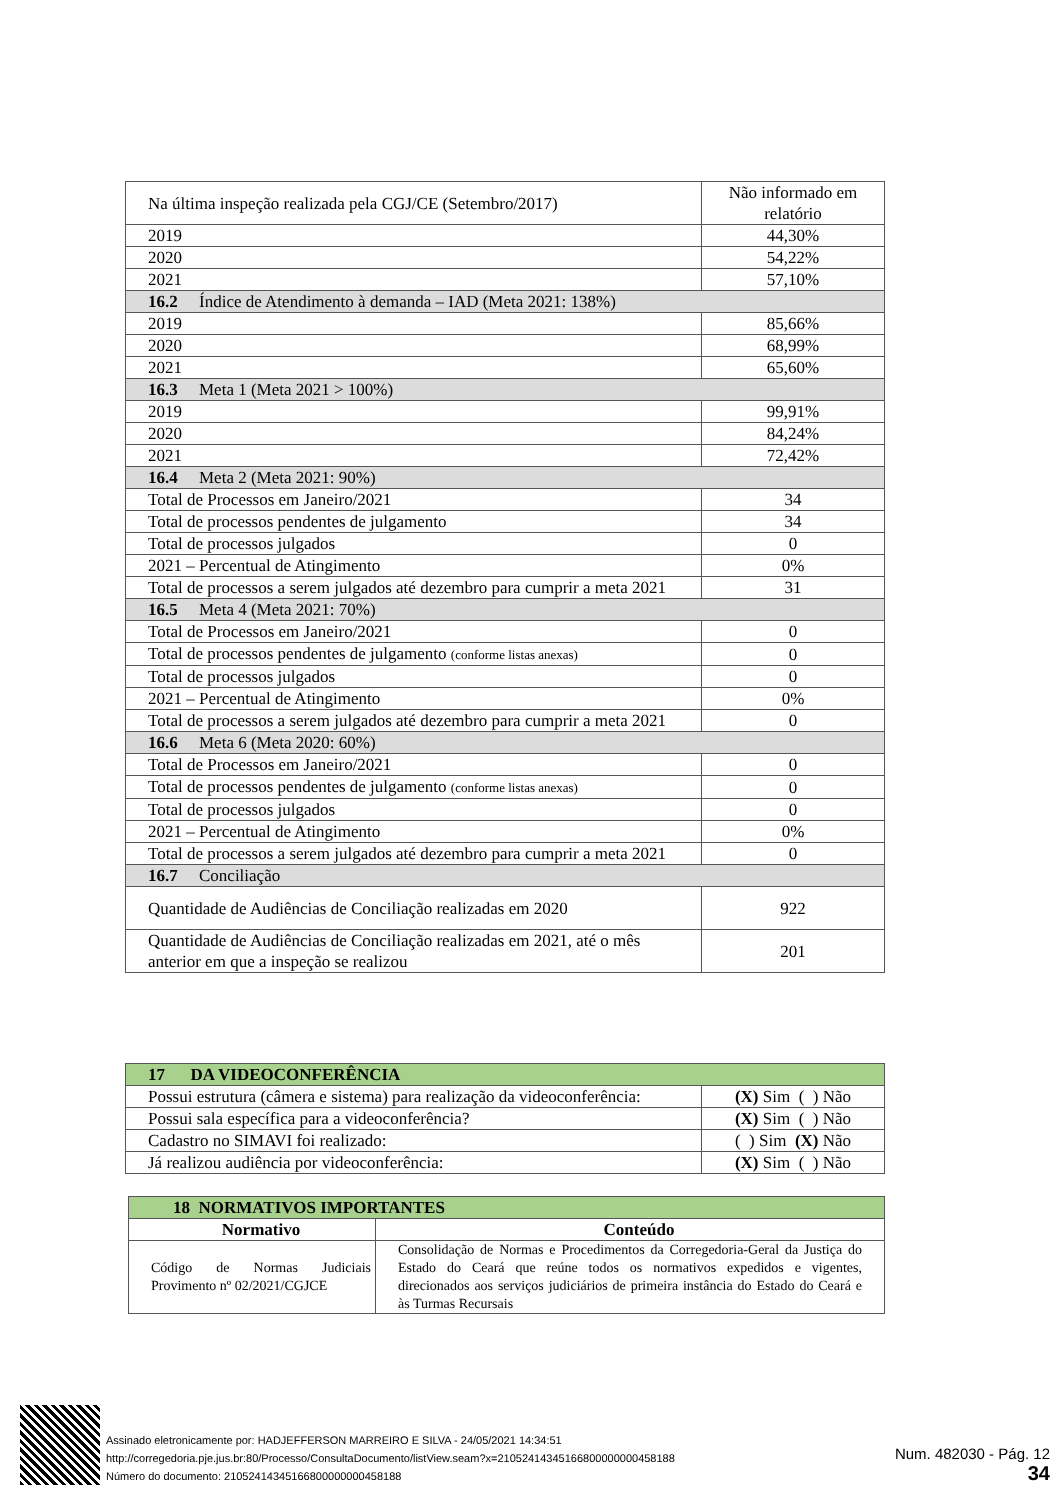| Na última inspeção realizada pela CGJ/CE (Setembro/2017) | Não informado em relatório |
| 2019 | 44,30% |
| 2020 | 54,22% |
| 2021 | 57,10% |
| 16.2 Índice de Atendimento à demanda – IAD (Meta 2021: 138%) | |
| 2019 | 85,66% |
| 2020 | 68,99% |
| 2021 | 65,60% |
| 16.3 Meta 1 (Meta 2021 > 100%) | |
| 2019 | 99,91% |
| 2020 | 84,24% |
| 2021 | 72,42% |
| 16.4 Meta 2 (Meta 2021: 90%) | |
| Total de Processos em Janeiro/2021 | 34 |
| Total de processos pendentes de julgamento | 34 |
| Total de processos julgados | 0 |
| 2021 – Percentual de Atingimento | 0% |
| Total de processos a serem julgados até dezembro para cumprir a meta 2021 | 31 |
| 16.5 Meta 4 (Meta 2021: 70%) | |
| Total de Processos em Janeiro/2021 | 0 |
| Total de processos pendentes de julgamento (conforme listas anexas) | 0 |
| Total de processos julgados | 0 |
| 2021 – Percentual de Atingimento | 0% |
| Total de processos a serem julgados até dezembro para cumprir a meta 2021 | 0 |
| 16.6 Meta 6 (Meta 2020: 60%) | |
| Total de Processos em Janeiro/2021 | 0 |
| Total de processos pendentes de julgamento (conforme listas anexas) | 0 |
| Total de processos julgados | 0 |
| 2021 – Percentual de Atingimento | 0% |
| Total de processos a serem julgados até dezembro para cumprir a meta 2021 | 0 |
| 16.7 Conciliação | |
| Quantidade de Audiências de Conciliação realizadas em 2020 | 922 |
| Quantidade de Audiências de Conciliação realizadas em 2021, até o mês anterior em que a inspeção se realizou | 201 |
| 17 DA VIDEOCONFERÊNCIA | |
| Possui estrutura (câmera e sistema) para realização da videoconferência: | (X) Sim ( ) Não |
| Possui sala específica para a videoconferência? | (X) Sim ( ) Não |
| Cadastro no SIMAVI foi realizado: | ( ) Sim (X) Não |
| Já realizou audiência por videoconferência: | (X) Sim ( ) Não |
| 18 NORMATIVOS IMPORTANTES | |
| Normativo | Conteúdo |
| Código de Normas Judiciais Provimento nº 02/2021/CGJCE | Consolidação de Normas e Procedimentos da Corregedoria-Geral da Justiça do Estado do Ceará que reúne todos os normativos expedidos e vigentes, direcionados aos serviços judiciários de primeira instância do Estado do Ceará e às Turmas Recursais |
Assinado eletronicamente por: HADJEFFERSON MARREIRO E SILVA - 24/05/2021 14:34:51
http://corregedoria.pje.jus.br:80/Processo/ConsultaDocumento/listView.seam?x=21052414345166800000000458188
Número do documento: 21052414345166800000000458188
Num. 482030 - Pág. 12
34